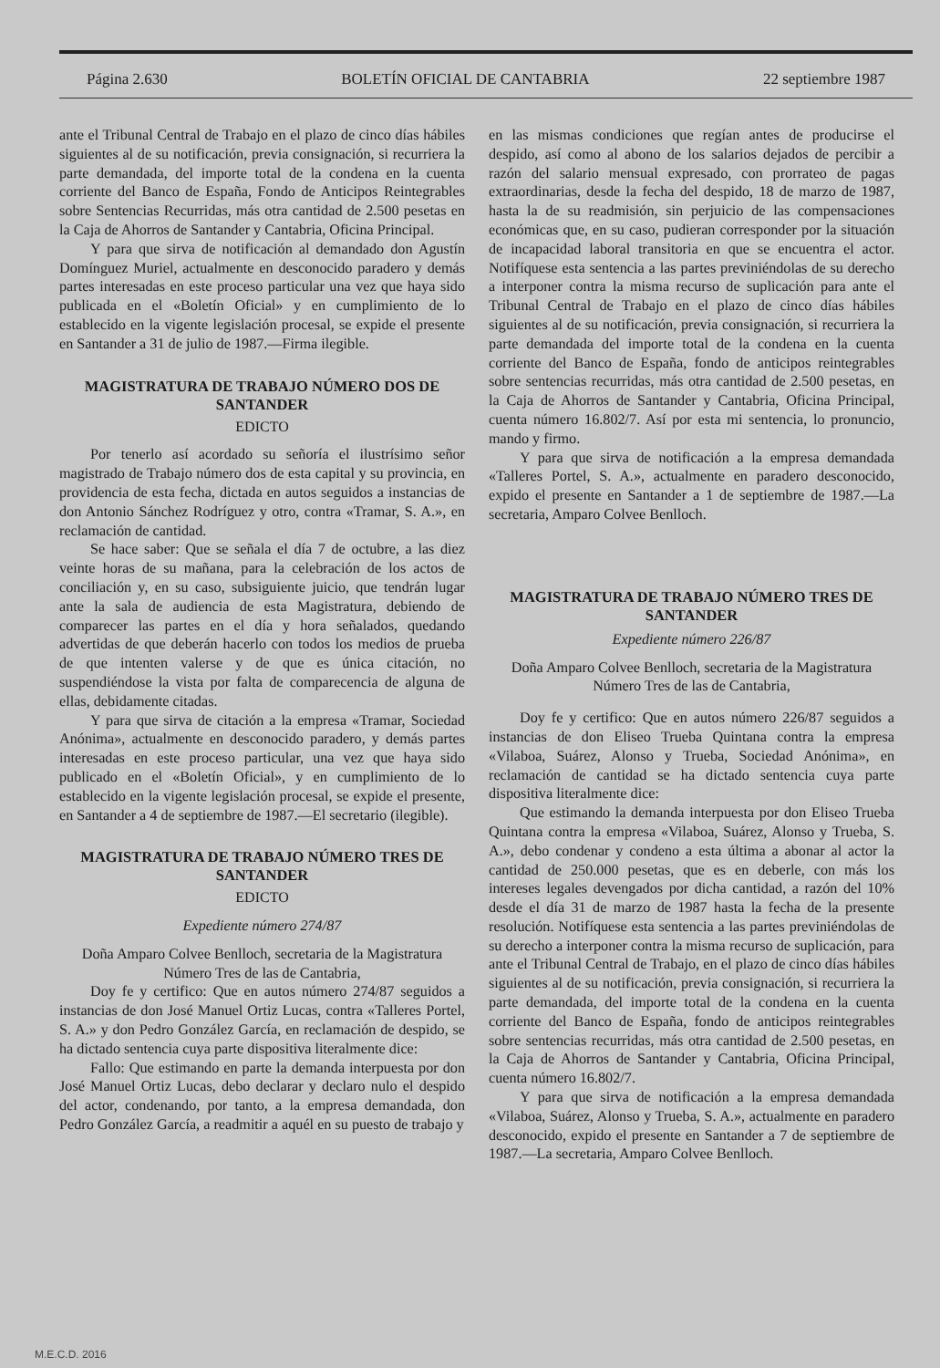Página 2.630 BOLETÍN OFICIAL DE CANTABRIA 22 septiembre 1987
ante el Tribunal Central de Trabajo en el plazo de cinco días hábiles siguientes al de su notificación, previa consignación, si recurriera la parte demandada, del importe total de la condena en la cuenta corriente del Banco de España, Fondo de Anticipos Reintegrables sobre Sentencias Recurridas, más otra cantidad de 2.500 pesetas en la Caja de Ahorros de Santander y Cantabria, Oficina Principal.
Y para que sirva de notificación al demandado don Agustín Domínguez Muriel, actualmente en desconocido paradero y demás partes interesadas en este proceso particular una vez que haya sido publicada en el «Boletín Oficial» y en cumplimiento de lo establecido en la vigente legislación procesal, se expide el presente en Santander a 31 de julio de 1987.—Firma ilegible.
MAGISTRATURA DE TRABAJO NÚMERO DOS DE SANTANDER
EDICTO
Por tenerlo así acordado su señoría el ilustrísimo señor magistrado de Trabajo número dos de esta capital y su provincia, en providencia de esta fecha, dictada en autos seguidos a instancias de don Antonio Sánchez Rodríguez y otro, contra «Tramar, S. A.», en reclamación de cantidad.
Se hace saber: Que se señala el día 7 de octubre, a las diez veinte horas de su mañana, para la celebración de los actos de conciliación y, en su caso, subsiguiente juicio, que tendrán lugar ante la sala de audiencia de esta Magistratura, debiendo de comparecer las partes en el día y hora señalados, quedando advertidas de que deberán hacerlo con todos los medios de prueba de que intenten valerse y de que es única citación, no suspendiéndose la vista por falta de comparecencia de alguna de ellas, debidamente citadas.
Y para que sirva de citación a la empresa «Tramar, Sociedad Anónima», actualmente en desconocido paradero, y demás partes interesadas en este proceso particular, una vez que haya sido publicado en el «Boletín Oficial», y en cumplimiento de lo establecido en la vigente legislación procesal, se expide el presente, en Santander a 4 de septiembre de 1987.—El secretario (ilegible).
MAGISTRATURA DE TRABAJO NÚMERO TRES DE SANTANDER
EDICTO
Expediente número 274/87
Doña Amparo Colvee Benlloch, secretaria de la Magistratura Número Tres de las de Cantabria,
Doy fe y certifico: Que en autos número 274/87 seguidos a instancias de don José Manuel Ortiz Lucas, contra «Talleres Portel, S. A.» y don Pedro González García, en reclamación de despido, se ha dictado sentencia cuya parte dispositiva literalmente dice:
Fallo: Que estimando en parte la demanda interpuesta por don José Manuel Ortiz Lucas, debo declarar y declaro nulo el despido del actor, condenando, por tanto, a la empresa demandada, don Pedro González García, a readmitir a aquél en su puesto de trabajo y
en las mismas condiciones que regían antes de producirse el despido, así como al abono de los salarios dejados de percibir a razón del salario mensual expresado, con prorrateo de pagas extraordinarias, desde la fecha del despido, 18 de marzo de 1987, hasta la de su readmisión, sin perjuicio de las compensaciones económicas que, en su caso, pudieran corresponder por la situación de incapacidad laboral transitoria en que se encuentra el actor. Notifíquese esta sentencia a las partes previniéndolas de su derecho a interponer contra la misma recurso de suplicación para ante el Tribunal Central de Trabajo en el plazo de cinco días hábiles siguientes al de su notificación, previa consignación, si recurriera la parte demandada del importe total de la condena en la cuenta corriente del Banco de España, fondo de anticipos reintegrables sobre sentencias recurridas, más otra cantidad de 2.500 pesetas, en la Caja de Ahorros de Santander y Cantabria, Oficina Principal, cuenta número 16.802/7. Así por esta mi sentencia, lo pronuncio, mando y firmo.
Y para que sirva de notificación a la empresa demandada «Talleres Portel, S. A.», actualmente en paradero desconocido, expido el presente en Santander a 1 de septiembre de 1987.—La secretaria, Amparo Colvee Benlloch.
MAGISTRATURA DE TRABAJO NÚMERO TRES DE SANTANDER
Expediente número 226/87
Doña Amparo Colvee Benlloch, secretaria de la Magistratura Número Tres de las de Cantabria,
Doy fe y certifico: Que en autos número 226/87 seguidos a instancias de don Eliseo Trueba Quintana contra la empresa «Vilaboa, Suárez, Alonso y Trueba, Sociedad Anónima», en reclamación de cantidad se ha dictado sentencia cuya parte dispositiva literalmente dice:
Que estimando la demanda interpuesta por don Eliseo Trueba Quintana contra la empresa «Vilaboa, Suárez, Alonso y Trueba, S. A.», debo condenar y condeno a esta última a abonar al actor la cantidad de 250.000 pesetas, que es en deberle, con más los intereses legales devengados por dicha cantidad, a razón del 10% desde el día 31 de marzo de 1987 hasta la fecha de la presente resolución. Notifíquese esta sentencia a las partes previniéndolas de su derecho a interponer contra la misma recurso de suplicación, para ante el Tribunal Central de Trabajo, en el plazo de cinco días hábiles siguientes al de su notificación, previa consignación, si recurriera la parte demandada, del importe total de la condena en la cuenta corriente del Banco de España, fondo de anticipos reintegrables sobre sentencias recurridas, más otra cantidad de 2.500 pesetas, en la Caja de Ahorros de Santander y Cantabria, Oficina Principal, cuenta número 16.802/7.
Y para que sirva de notificación a la empresa demandada «Vilaboa, Suárez, Alonso y Trueba, S. A.», actualmente en paradero desconocido, expido el presente en Santander a 7 de septiembre de 1987.—La secretaria, Amparo Colvee Benlloch.
M.E.C.D. 2016